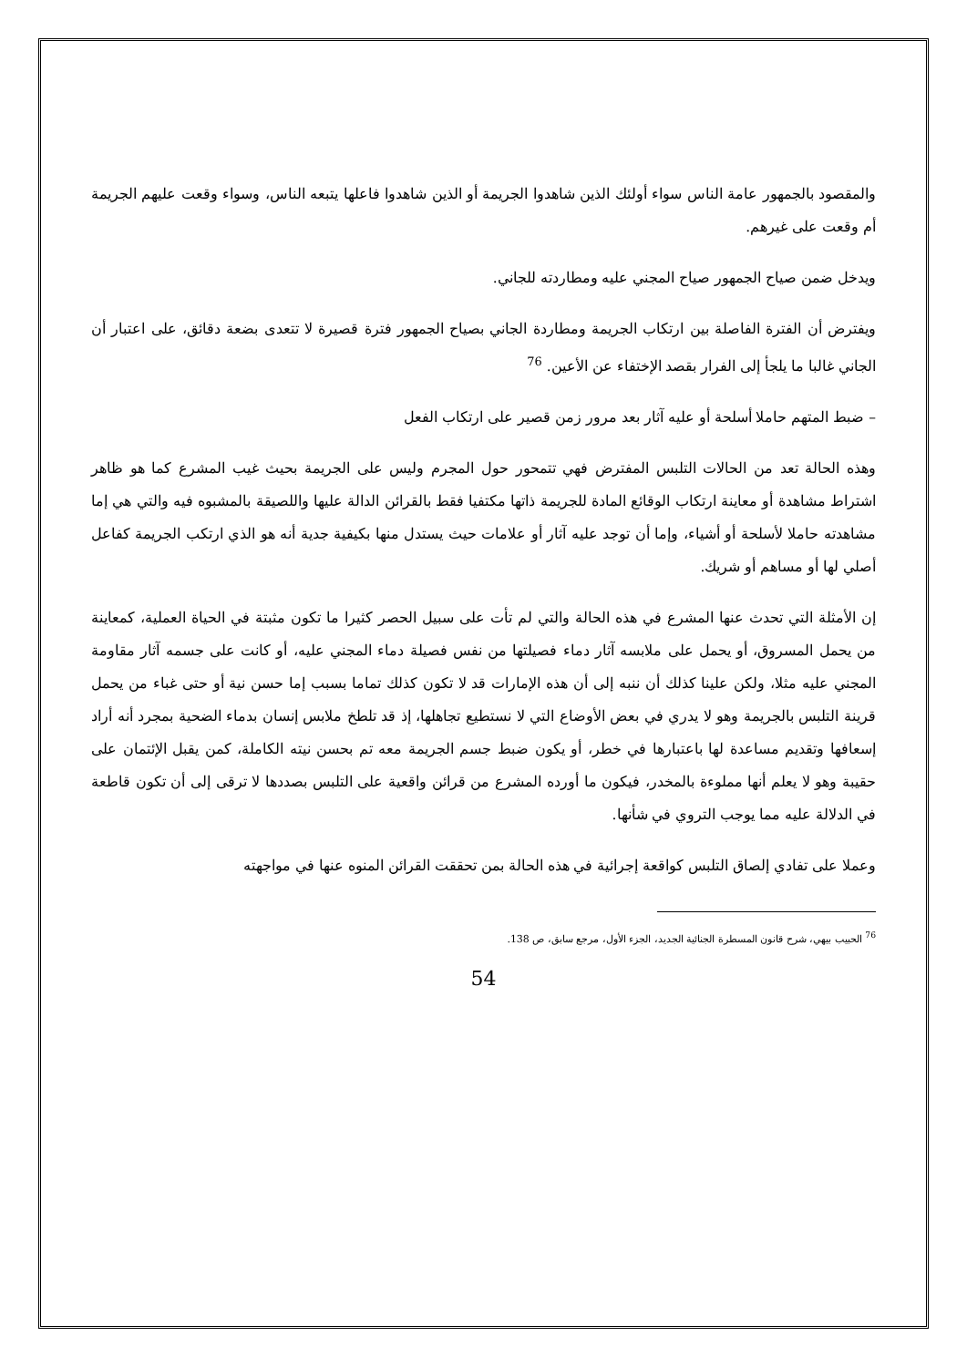والمقصود بالجمهور عامة الناس سواء أولئك الذين شاهدوا الجريمة أو الذين شاهدوا فاعلها يتبعه الناس، وسواء وقعت عليهم الجريمة أم وقعت على غيرهم.
ويدخل ضمن صياح الجمهور صياح المجني عليه ومطاردته للجاني.
ويفترض أن الفترة الفاصلة بين ارتكاب الجريمة ومطاردة الجاني بصياح الجمهور فترة قصيرة لا تتعدى بضعة دقائق، على اعتبار أن الجاني غالبا ما يلجأ إلى الفرار بقصد الإختفاء عن الأعين. <sup>76</sup>
– ضبط المتهم حاملا أسلحة أو عليه آثار بعد مرور زمن قصير على ارتكاب الفعل
وهذه الحالة تعد من الحالات التلبس المفترض فهي تتمحور حول المجرم وليس على الجريمة بحيث غيب المشرع كما هو ظاهر اشتراط مشاهدة أو معاينة ارتكاب الوقائع المادة للجريمة ذاتها مكتفيا فقط بالقرائن الدالة عليها واللصيقة بالمشبوه فيه والتي هي إما مشاهدته حاملا لأسلحة أو أشياء، وإما أن توجد عليه آثار أو علامات حيث يستدل منها بكيفية جدية أنه هو الذي ارتكب الجريمة كفاعل أصلي لها أو مساهم أو شريك.
إن الأمثلة التي تحدث عنها المشرع في هذه الحالة والتي لم تأت على سبيل الحصر كثيرا ما تكون مثبتة في الحياة العملية، كمعاينة من يحمل المسروق، أو يحمل على ملابسه آثار دماء فصيلتها من نفس فصيلة دماء المجني عليه، أو كانت على جسمه آثار مقاومة المجني عليه مثلا، ولكن علينا كذلك أن ننبه إلى أن هذه الإمارات قد لا تكون كذلك تماما بسبب إما حسن نية أو حتى غباء من يحمل قرينة التلبس بالجريمة وهو لا يدري في بعض الأوضاع التي لا نستطيع تجاهلها، إذ قد تلطخ ملابس إنسان بدماء الضحية بمجرد أنه أراد إسعافها وتقديم مساعدة لها باعتبارها في خطر، أو يكون ضبط جسم الجريمة معه تم بحسن نيته الكاملة، كمن يقبل الإئتمان على حقيبة وهو لا يعلم أنها مملوءة بالمخدر، فيكون ما أورده المشرع من قرائن واقعية على التلبس بصددها لا ترقى إلى أن تكون قاطعة في الدلالة عليه مما يوجب التروي في شأنها.
وعملا على تفادي إلصاق التلبس كواقعة إجرائية في هذه الحالة بمن تحققت القرائن المنوه عنها في مواجهته
<sup>76</sup> الحبيب بيهي، شرح قانون المسطرة الجنائية الجديد، الجزء الأول، مرجع سابق، ص 138.
54